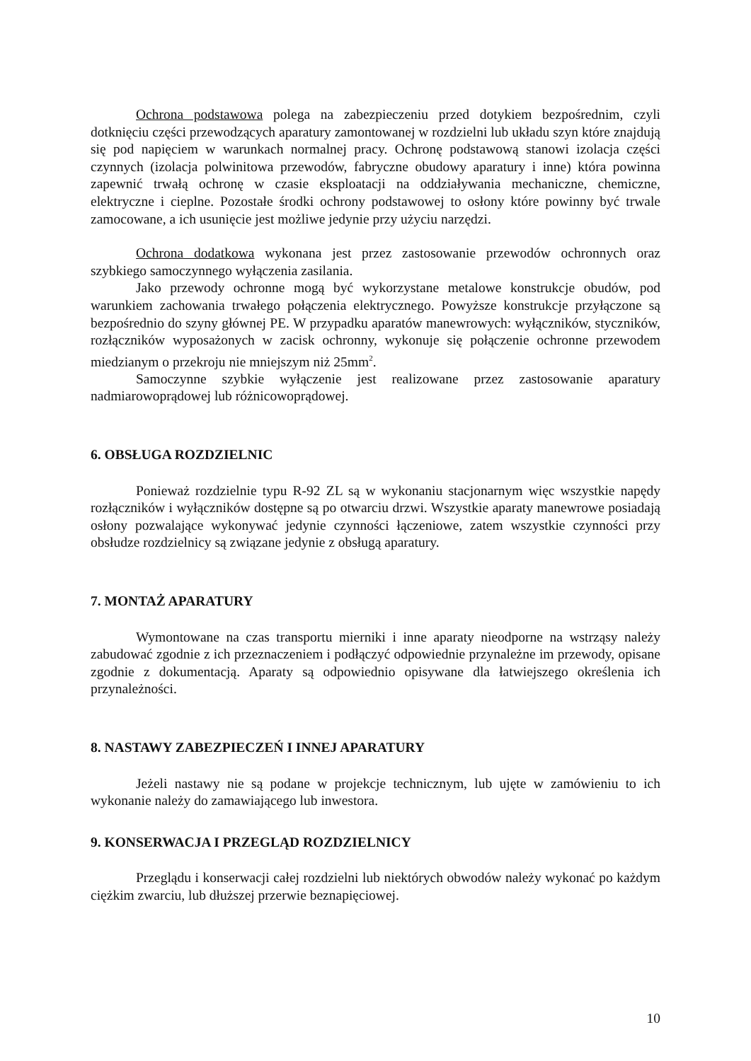Ochrona podstawowa polega na zabezpieczeniu przed dotykiem bezpośrednim, czyli dotknięciu części przewodzących aparatury zamontowanej w rozdzielni lub układu szyn które znajdują się pod napięciem w warunkach normalnej pracy. Ochronę podstawową stanowi izolacja części czynnych (izolacja polwinitowa przewodów, fabryczne obudowy aparatury i inne) która powinna zapewnić trwałą ochronę w czasie eksploatacji na oddziaływania mechaniczne, chemiczne, elektryczne i cieplne. Pozostałe środki ochrony podstawowej to osłony które powinny być trwale zamocowane, a ich usunięcie jest możliwe jedynie przy użyciu narzędzi.
Ochrona dodatkowa wykonana jest przez zastosowanie przewodów ochronnych oraz szybkiego samoczynnego wyłączenia zasilania.
Jako przewody ochronne mogą być wykorzystane metalowe konstrukcje obudów, pod warunkiem zachowania trwałego połączenia elektrycznego. Powyższe konstrukcje przyłączone są bezpośrednio do szyny głównej PE. W przypadku aparatów manewrowych: wyłączników, styczników, rozłączników wyposażonych w zacisk ochronny, wykonuje się połączenie ochronne przewodem miedzianym o przekroju nie mniejszym niż 25mm<sup>2</sup>.
Samoczynne szybkie wyłączenie jest realizowane przez zastosowanie aparatury nadmiarowoprądowej lub różnicowoprądowej.
6. OBSŁUGA ROZDZIELNIC
Ponieważ rozdzielnie typu R-92 ZL są w wykonaniu stacjonarnym więc wszystkie napędy rozłączników i wyłączników dostępne są po otwarciu drzwi. Wszystkie aparaty manewrowe posiadają osłony pozwalające wykonywać jedynie czynności łączeniowe, zatem wszystkie czynności przy obsłudze rozdzielnicy są związane jedynie z obsługą aparatury.
7. MONTAŻ APARATURY
Wymontowane na czas transportu mierniki i inne aparaty nieodporne na wstrząsy należy zabudować zgodnie z ich przeznaczeniem i podłączyć odpowiednie przynależne im przewody, opisane zgodnie z dokumentacją. Aparaty są odpowiednio opisywane dla łatwiejszego określenia ich przynależności.
8. NASTAWY ZABEZPIECZEŃ I INNEJ APARATURY
Jeżeli nastawy nie są podane w projekcje technicznym, lub ujęte w zamówieniu to ich wykonanie należy do zamawiającego lub inwestora.
9. KONSERWACJA I PRZEGLĄD ROZDZIELNICY
Przeglądu i konserwacji całej rozdzielni lub niektórych obwodów należy wykonać po każdym ciężkim zwarciu, lub dłuższej przerwie beznapięciowej.
10